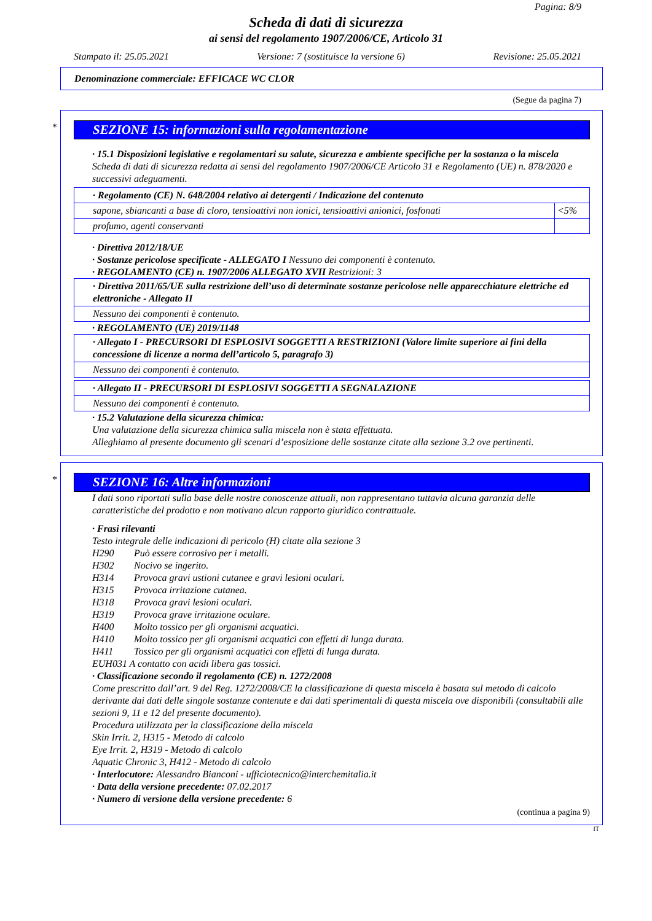Pagina: 8/9
Scheda di dati di sicurezza
ai sensi del regolamento 1907/2006/CE, Articolo 31
Stampato il: 25.05.2021 Versione: 7 (sostituisce la versione 6) Revisione: 25.05.2021
Denominazione commerciale: EFFICACE WC CLOR
(Segue da pagina 7)
*
SEZIONE 15: informazioni sulla regolamentazione
· 15.1 Disposizioni legislative e regolamentari su salute, sicurezza e ambiente specifiche per la sostanza o la miscela
Scheda di dati di sicurezza redatta ai sensi del regolamento 1907/2006/CE Articolo 31 e Regolamento (UE) n. 878/2020 e successivi adeguamenti.
| · Regolamento (CE) N. 648/2004 relativo ai detergenti / Indicazione del contenuto | |
| sapone, sbiancanti a base di cloro, tensioattivi non ionici, tensioattivi anionici, fosfonati | <5% |
| profumo, agenti conservanti | |
· Direttiva 2012/18/UE
· Sostanze pericolose specificate - ALLEGATO I Nessuno dei componenti è contenuto.
· REGOLAMENTO (CE) n. 1907/2006 ALLEGATO XVII Restrizioni: 3
| · Direttiva 2011/65/UE sulla restrizione dell’uso di determinate sostanze pericolose nelle apparecchiature elettriche ed elettroniche - Allegato II |
| Nessuno dei componenti è contenuto. |
· REGOLAMENTO (UE) 2019/1148
| · Allegato I - PRECURSORI DI ESPLOSIVI SOGGETTI A RESTRIZIONI (Valore limite superiore ai fini della concessione di licenze a norma dell’articolo 5, paragrafo 3) |
| Nessuno dei componenti è contenuto. |
| · Allegato II - PRECURSORI DI ESPLOSIVI SOGGETTI A SEGNALAZIONE |
| Nessuno dei componenti è contenuto. |
· 15.2 Valutazione della sicurezza chimica:
Una valutazione della sicurezza chimica sulla miscela non è stata effettuata.
Alleghiamo al presente documento gli scenari d’esposizione delle sostanze citate alla sezione 3.2 ove pertinenti.
*
SEZIONE 16: Altre informazioni
I dati sono riportati sulla base delle nostre conoscenze attuali, non rappresentano tuttavia alcuna garanzia delle caratteristiche del prodotto e non motivano alcun rapporto giuridico contrattuale.
· Frasi rilevanti
Testo integrale delle indicazioni di pericolo (H) citate alla sezione 3
H290 Può essere corrosivo per i metalli.
H302 Nocivo se ingerito.
H314 Provoca gravi ustioni cutanee e gravi lesioni oculari.
H315 Provoca irritazione cutanea.
H318 Provoca gravi lesioni oculari.
H319 Provoca grave irritazione oculare.
H400 Molto tossico per gli organismi acquatici.
H410 Molto tossico per gli organismi acquatici con effetti di lunga durata.
H411 Tossico per gli organismi acquatici con effetti di lunga durata.
EUH031 A contatto con acidi libera gas tossici.
· Classificazione secondo il regolamento (CE) n. 1272/2008
Come prescritto dall’art. 9 del Reg. 1272/2008/CE la classificazione di questa miscela è basata sul metodo di calcolo derivante dai dati delle singole sostanze contenute e dai dati sperimentali di questa miscela ove disponibili (consultabili alle sezioni 9, 11 e 12 del presente documento).
Procedura utilizzata per la classificazione della miscela
Skin Irrit. 2, H315 - Metodo di calcolo
Eye Irrit. 2, H319 - Metodo di calcolo
Aquatic Chronic 3, H412 - Metodo di calcolo
· Interlocutore: Alessandro Bianconi - ufficiotecnico@interchemitalia.it
· Data della versione precedente: 07.02.2017
· Numero di versione della versione precedente: 6
(continua a pagina 9)
IT